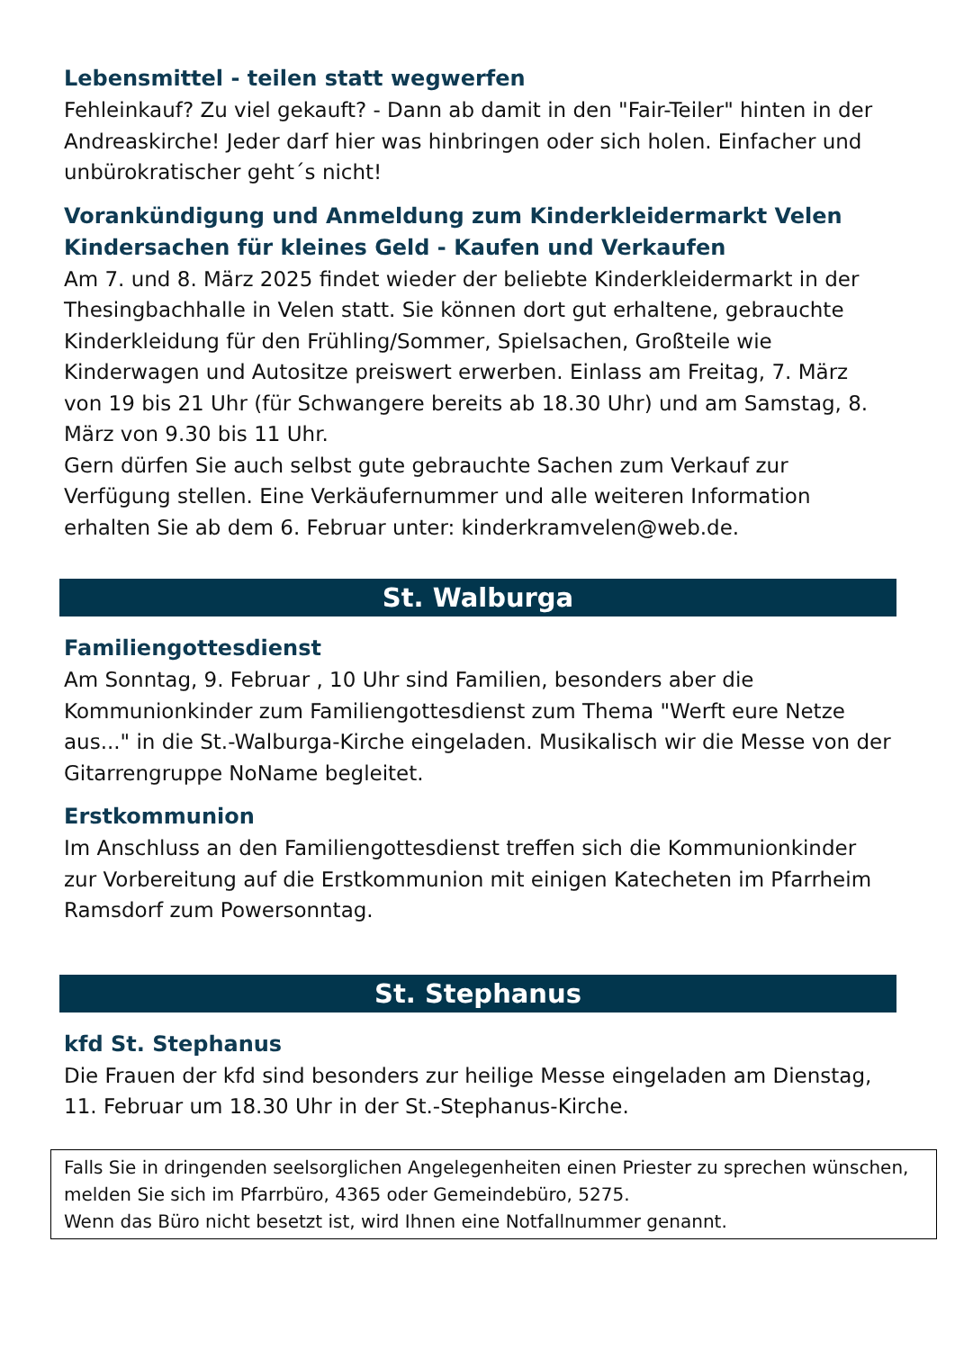Lebensmittel - teilen statt wegwerfen
Fehleinkauf? Zu viel gekauft? - Dann ab damit in den "Fair-Teiler" hinten in der Andreaskirche! Jeder darf hier was hinbringen oder sich holen. Einfacher und unbürokratischer geht´s nicht!
Vorankündigung und Anmeldung zum Kinderkleidermarkt Velen
Kindersachen für kleines Geld - Kaufen und Verkaufen
Am 7. und 8. März 2025 findet wieder der beliebte Kinderkleidermarkt in der Thesingbachhalle in Velen statt. Sie können dort gut erhaltene, gebrauchte Kinderkleidung für den Frühling/Sommer, Spielsachen, Großteile wie Kinderwagen und Autositze preiswert erwerben. Einlass am Freitag, 7. März von 19 bis 21 Uhr (für Schwangere bereits ab 18.30 Uhr) und am Samstag, 8. März von 9.30 bis 11 Uhr.
Gern dürfen Sie auch selbst gute gebrauchte Sachen zum Verkauf zur Verfügung stellen. Eine Verkäufernummer und alle weiteren Information erhalten Sie ab dem 6. Februar unter: kinderkramvelen@web.de.
St. Walburga
Familiengottesdienst
Am Sonntag, 9. Februar , 10 Uhr sind Familien, besonders aber die Kommunionkinder zum Familiengottesdienst zum Thema "Werft eure Netze aus..." in die St.-Walburga-Kirche eingeladen. Musikalisch wir die Messe von der Gitarrengruppe NoName begleitet.
Erstkommunion
Im Anschluss an den Familiengottesdienst treffen sich die Kommunionkinder zur Vorbereitung auf die Erstkommunion mit einigen Katecheten im Pfarrheim Ramsdorf zum Powersonntag.
St. Stephanus
kfd St. Stephanus
Die Frauen der kfd sind besonders zur heilige Messe eingeladen am Dienstag, 11. Februar um 18.30 Uhr in der St.-Stephanus-Kirche.
Falls Sie in dringenden seelsorglichen Angelegenheiten einen Priester zu sprechen wünschen, melden Sie sich im Pfarrbüro, 4365 oder Gemeindebüro, 5275.
Wenn das Büro nicht besetzt ist, wird Ihnen eine Notfallnummer genannt.